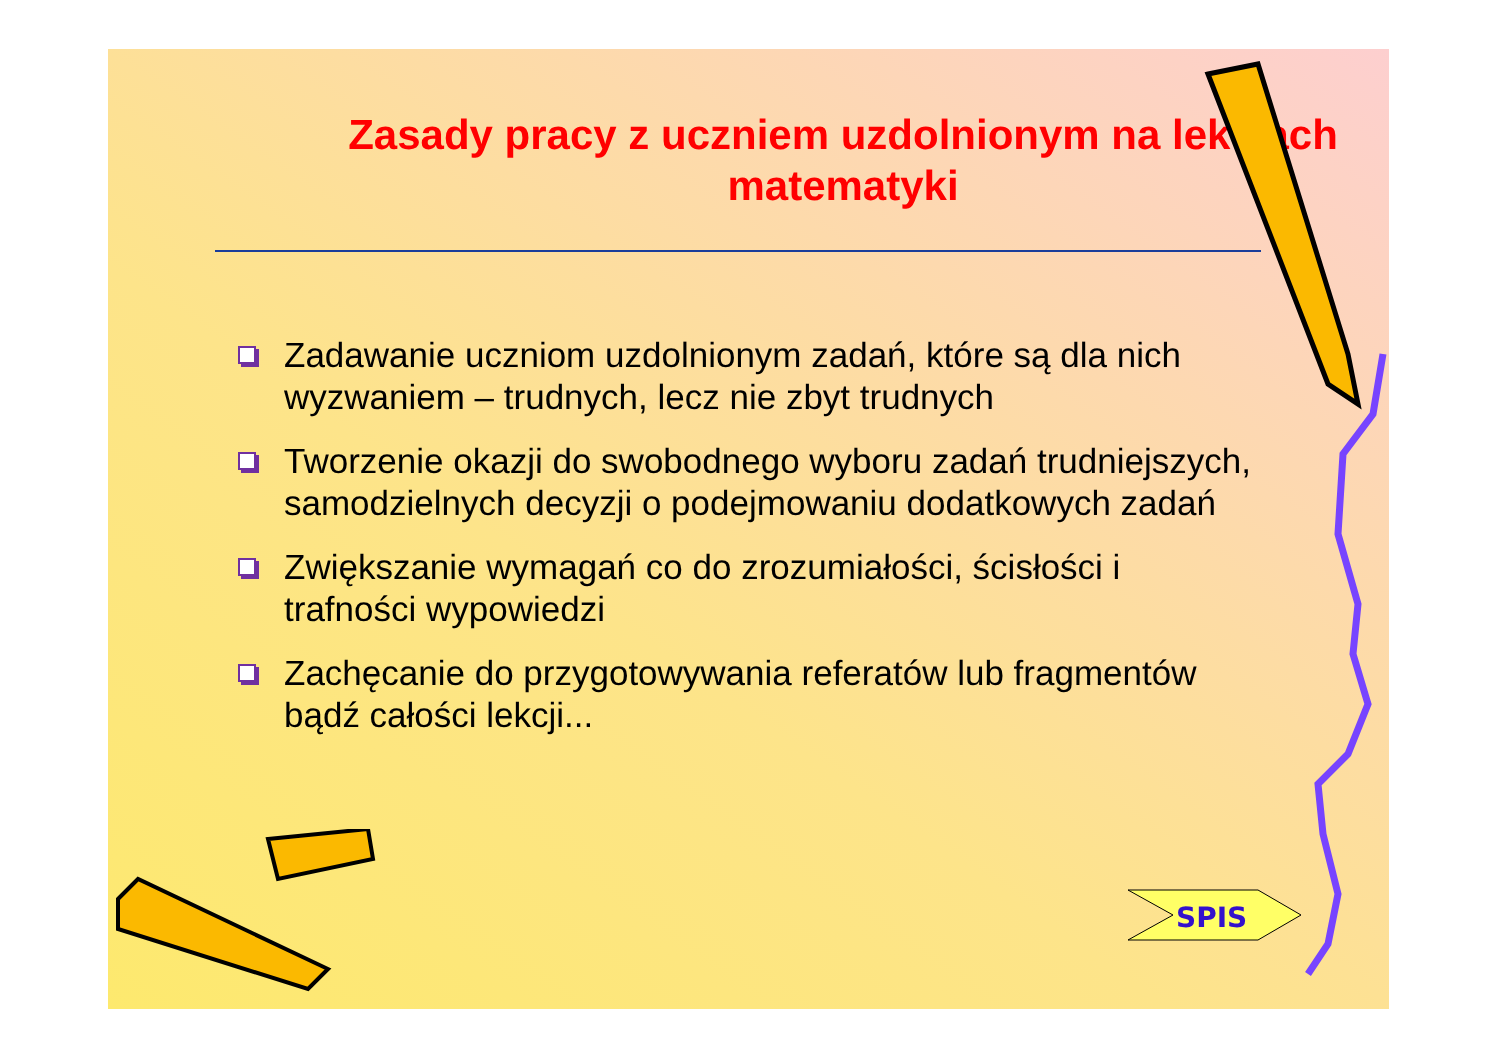Zasady pracy z uczniem uzdolnionym na lekcjach matematyki
Zadawanie uczniom uzdolnionym zadań, które są dla nich wyzwaniem – trudnych, lecz nie zbyt trudnych
Tworzenie okazji do swobodnego wyboru zadań trudniejszych, samodzielnych decyzji o podejmowaniu dodatkowych zadań
Zwiększanie wymagań co do zrozumiałości, ścisłości i trafności wypowiedzi
Zachęcanie do przygotowywania referatów lub fragmentów bądź całości lekcji...
SPIS